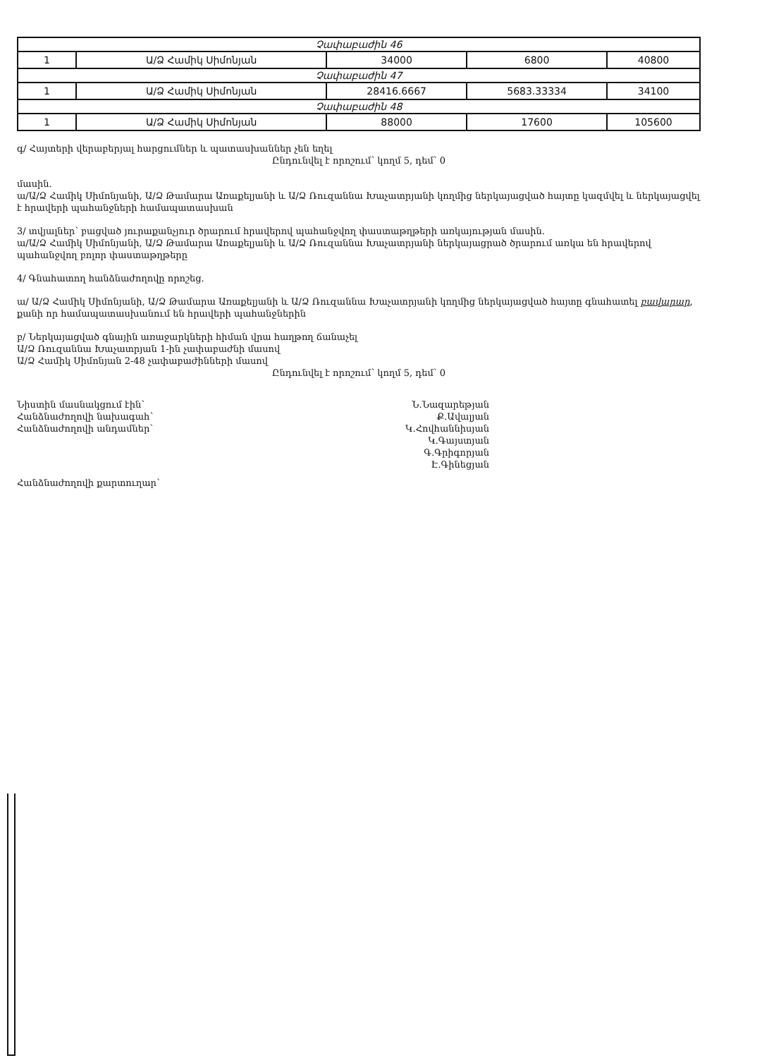| Չափաբաժին 46 | | | | |
| 1 | Ա/Ձ Համիկ Սիմոնյան | 34000 | 6800 | 40800 |
| Չափաբաժին 47 | | | | |
| 1 | Ա/Ձ Համիկ Սիմոնյան | 28416.6667 | 5683.33334 | 34100 |
| Չափաբաժին 48 | | | | |
| 1 | Ա/Ձ Համիկ Սիմոնյան | 88000 | 17600 | 105600 |
գ/ Հայտերի վերաբերյալ հարցումներ և պատասխաններ չեն եղել
Ընդունվել է որոշում՝ կողմ 5, դեմ՝ 0
մասին.
ա/Ա/Ձ Համիկ Սիմոնյանի, Ա/Ձ Թամարա Առաքելյանի և Ա/Ձ Ռուզաննա Խաչատրյանի կողմից ներկայացված հայտը կազմվել և ներկայացվել է հրավերի պահանջների համապատասխան
3/ տվյալներ՝ բացված յուրաքանչյուր ծրարում հրավերով պահանջվող փաստաթղթերի առկայության մասին.
ա/Ա/Ձ Համիկ Սիմոնյանի, Ա/Ձ Թամարա Առաքելյանի և Ա/Ձ Ռուզաննա Խաչատրյանի ներկայացրած ծրարում առկա են հրավերով պահանջվող բոլոր փաստաթղթերը
4/ Գնահատող հանձնաժողովը որոշեց.
ա/ Ա/Ձ Համիկ Սիմոնյանի, Ա/Ձ Թամարա Առաքելյանի և Ա/Ձ Ռուզաննա Խաչատրյանի կողմից ներկայացված հայտը գնահատել բավարար, քանի որ համապատասխանում են հրավերի պահանջներին
բ/ Ներկայացված գնային առաջարկների հիման վրա հաղթող ճանաչել
Ա/Ձ Ռուզաննա Խաչատրյան 1-ին չափաբաժնի մասով
Ա/Ձ Համիկ Սիմոնյան 2-48 չափաբաժինների մասով
Ընդունվել է որոշում՝ կողմ 5, դեմ՝ 0
Նիստին մասնակցում էին՝
Հանձնաժողովի նախագահ՝
Հանձնաժողովի անդամներ՝
Հանձնաժողովի քարտուղար՝
Ն.Նազարեթյան
Ք.Ավալյան
Կ.Հովհաննիսյան
Կ.Գայստյան
Գ.Գրիգորյան
Է.Գինեցյան